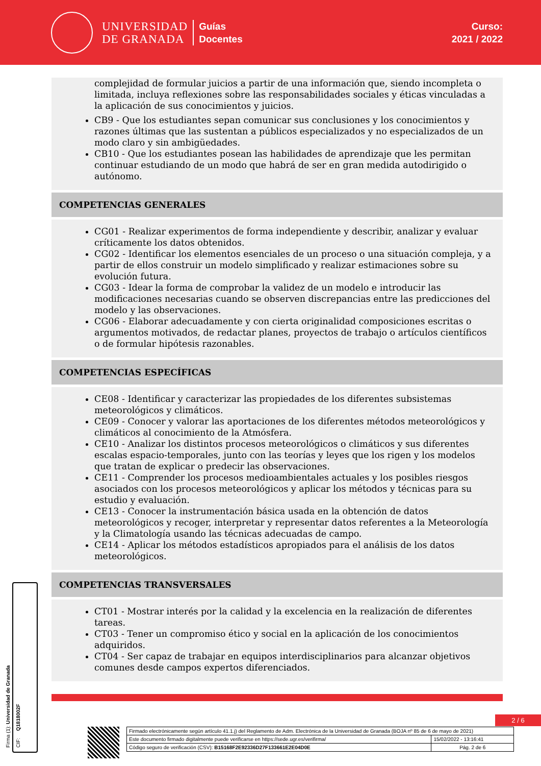UNIVERSIDAD
DE GRANADA
Guías
Docentes
Curso:
2021 / 2022
complejidad de formular juicios a partir de una información que, siendo incompleta o limitada, incluya reflexiones sobre las responsabilidades sociales y éticas vinculadas a la aplicación de sus conocimientos y juicios.
CB9 - Que los estudiantes sepan comunicar sus conclusiones y los conocimientos y razones últimas que las sustentan a públicos especializados y no especializados de un modo claro y sin ambigüedades.
CB10 - Que los estudiantes posean las habilidades de aprendizaje que les permitan continuar estudiando de un modo que habrá de ser en gran medida autodirigido o autónomo.
COMPETENCIAS GENERALES
CG01 - Realizar experimentos de forma independiente y describir, analizar y evaluar críticamente los datos obtenidos.
CG02 - Identificar los elementos esenciales de un proceso o una situación compleja, y a partir de ellos construir un modelo simplificado y realizar estimaciones sobre su evolución futura.
CG03 - Idear la forma de comprobar la validez de un modelo e introducir las modificaciones necesarias cuando se observen discrepancias entre las predicciones del modelo y las observaciones.
CG06 - Elaborar adecuadamente y con cierta originalidad composiciones escritas o argumentos motivados, de redactar planes, proyectos de trabajo o artículos científicos o de formular hipótesis razonables.
COMPETENCIAS ESPECÍFICAS
CE08 - Identificar y caracterizar las propiedades de los diferentes subsistemas meteorológicos y climáticos.
CE09 - Conocer y valorar las aportaciones de los diferentes métodos meteorológicos y climáticos al conocimiento de la Atmósfera.
CE10 - Analizar los distintos procesos meteorológicos o climáticos y sus diferentes escalas espacio-temporales, junto con las teorías y leyes que los rigen y los modelos que tratan de explicar o predecir las observaciones.
CE11 - Comprender los procesos medioambientales actuales y los posibles riesgos asociados con los procesos meteorológicos y aplicar los métodos y técnicas para su estudio y evaluación.
CE13 - Conocer la instrumentación básica usada en la obtención de datos meteorológicos y recoger, interpretar y representar datos referentes a la Meteorología y la Climatología usando las técnicas adecuadas de campo.
CE14 - Aplicar los métodos estadísticos apropiados para el análisis de los datos meteorológicos.
COMPETENCIAS TRANSVERSALES
CT01 - Mostrar interés por la calidad y la excelencia en la realización de diferentes tareas.
CT03 - Tener un compromiso ético y social en la aplicación de los conocimientos adquiridos.
CT04 - Ser capaz de trabajar en equipos interdisciplinarios para alcanzar objetivos comunes desde campos expertos diferenciados.
Firma (1): Universidad de Granada
CIF: Q1818002F
2 / 6
| Firmado electrónicamente según artículo 41.1.j) del Reglamento de Adm. Electrónica de la Universidad de Granada (BOJA nº 85 de 6 de mayo de 2021) | |
| Este documento firmado digitalmente puede verificarse en https://sede.ugr.es/verifirma/ | 15/02/2022 - 13:16:41 |
| Código seguro de verificación (CSV): B15168F2E92336D27F133661E2E04D0E | Pág. 2 de 6 |